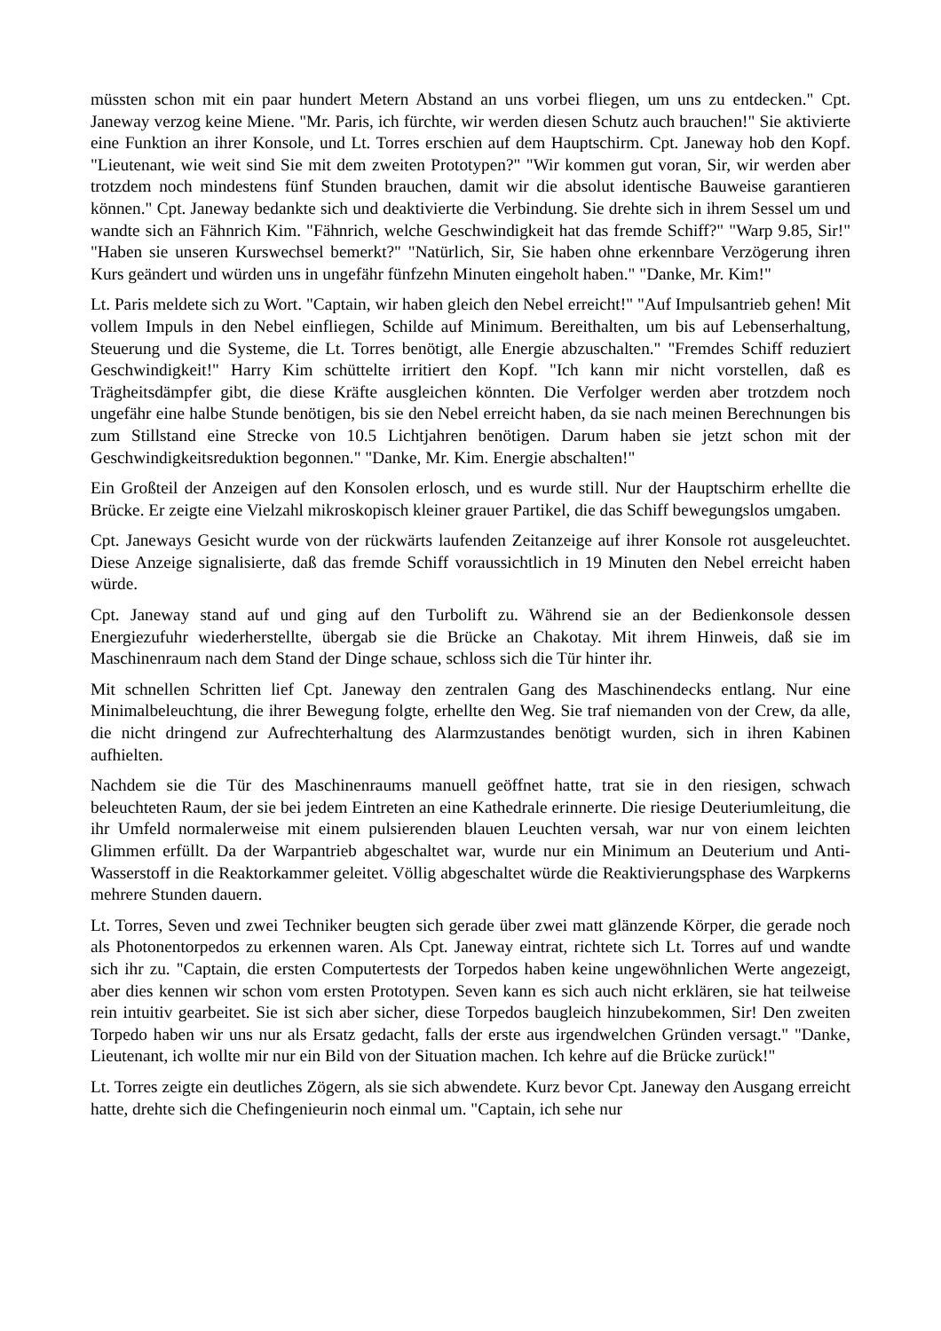müssten schon mit ein paar hundert Metern Abstand an uns vorbei fliegen, um uns zu entdecken." Cpt. Janeway verzog keine Miene. "Mr. Paris, ich fürchte, wir werden diesen Schutz auch brauchen!" Sie aktivierte eine Funktion an ihrer Konsole, und Lt. Torres erschien auf dem Hauptschirm. Cpt. Janeway hob den Kopf. "Lieutenant, wie weit sind Sie mit dem zweiten Prototypen?" "Wir kommen gut voran, Sir, wir werden aber trotzdem noch mindestens fünf Stunden brauchen, damit wir die absolut identische Bauweise garantieren können." Cpt. Janeway bedankte sich und deaktivierte die Verbindung. Sie drehte sich in ihrem Sessel um und wandte sich an Fähnrich Kim. "Fähnrich, welche Geschwindigkeit hat das fremde Schiff?" "Warp 9.85, Sir!" "Haben sie unseren Kurswechsel bemerkt?" "Natürlich, Sir, Sie haben ohne erkennbare Verzögerung ihren Kurs geändert und würden uns in ungefähr fünfzehn Minuten eingeholt haben." "Danke, Mr. Kim!"
Lt. Paris meldete sich zu Wort. "Captain, wir haben gleich den Nebel erreicht!" "Auf Impulsantrieb gehen! Mit vollem Impuls in den Nebel einfliegen, Schilde auf Minimum. Bereithalten, um bis auf Lebenserhaltung, Steuerung und die Systeme, die Lt. Torres benötigt, alle Energie abzuschalten." "Fremdes Schiff reduziert Geschwindigkeit!" Harry Kim schüttelte irritiert den Kopf. "Ich kann mir nicht vorstellen, daß es Trägheitsdämpfer gibt, die diese Kräfte ausgleichen könnten. Die Verfolger werden aber trotzdem noch ungefähr eine halbe Stunde benötigen, bis sie den Nebel erreicht haben, da sie nach meinen Berechnungen bis zum Stillstand eine Strecke von 10.5 Lichtjahren benötigen. Darum haben sie jetzt schon mit der Geschwindigkeitsreduktion begonnen." "Danke, Mr. Kim. Energie abschalten!"
Ein Großteil der Anzeigen auf den Konsolen erlosch, und es wurde still. Nur der Hauptschirm erhellte die Brücke. Er zeigte eine Vielzahl mikroskopisch kleiner grauer Partikel, die das Schiff bewegungslos umgaben.
Cpt. Janeways Gesicht wurde von der rückwärts laufenden Zeitanzeige auf ihrer Konsole rot ausgeleuchtet. Diese Anzeige signalisierte, daß das fremde Schiff voraussichtlich in 19 Minuten den Nebel erreicht haben würde.
Cpt. Janeway stand auf und ging auf den Turbolift zu. Während sie an der Bedienkonsole dessen Energiezufuhr wiederherstellte, übergab sie die Brücke an Chakotay. Mit ihrem Hinweis, daß sie im Maschinenraum nach dem Stand der Dinge schaue, schloss sich die Tür hinter ihr.
Mit schnellen Schritten lief Cpt. Janeway den zentralen Gang des Maschinendecks entlang. Nur eine Minimalbeleuchtung, die ihrer Bewegung folgte, erhellte den Weg. Sie traf niemanden von der Crew, da alle, die nicht dringend zur Aufrechterhaltung des Alarmzustandes benötigt wurden, sich in ihren Kabinen aufhielten.
Nachdem sie die Tür des Maschinenraums manuell geöffnet hatte, trat sie in den riesigen, schwach beleuchteten Raum, der sie bei jedem Eintreten an eine Kathedrale erinnerte. Die riesige Deuteriumleitung, die ihr Umfeld normalerweise mit einem pulsierenden blauen Leuchten versah, war nur von einem leichten Glimmen erfüllt. Da der Warpantrieb abgeschaltet war, wurde nur ein Minimum an Deuterium und Anti-Wasserstoff in die Reaktorkammer geleitet. Völlig abgeschaltet würde die Reaktivierungsphase des Warpkerns mehrere Stunden dauern.
Lt. Torres, Seven und zwei Techniker beugten sich gerade über zwei matt glänzende Körper, die gerade noch als Photonentorpedos zu erkennen waren. Als Cpt. Janeway eintrat, richtete sich Lt. Torres auf und wandte sich ihr zu. "Captain, die ersten Computertests der Torpedos haben keine ungewöhnlichen Werte angezeigt, aber dies kennen wir schon vom ersten Prototypen. Seven kann es sich auch nicht erklären, sie hat teilweise rein intuitiv gearbeitet. Sie ist sich aber sicher, diese Torpedos baugleich hinzubekommen, Sir! Den zweiten Torpedo haben wir uns nur als Ersatz gedacht, falls der erste aus irgendwelchen Gründen versagt." "Danke, Lieutenant, ich wollte mir nur ein Bild von der Situation machen. Ich kehre auf die Brücke zurück!"
Lt. Torres zeigte ein deutliches Zögern, als sie sich abwendete. Kurz bevor Cpt. Janeway den Ausgang erreicht hatte, drehte sich die Chefingenieurin noch einmal um. "Captain, ich sehe nur